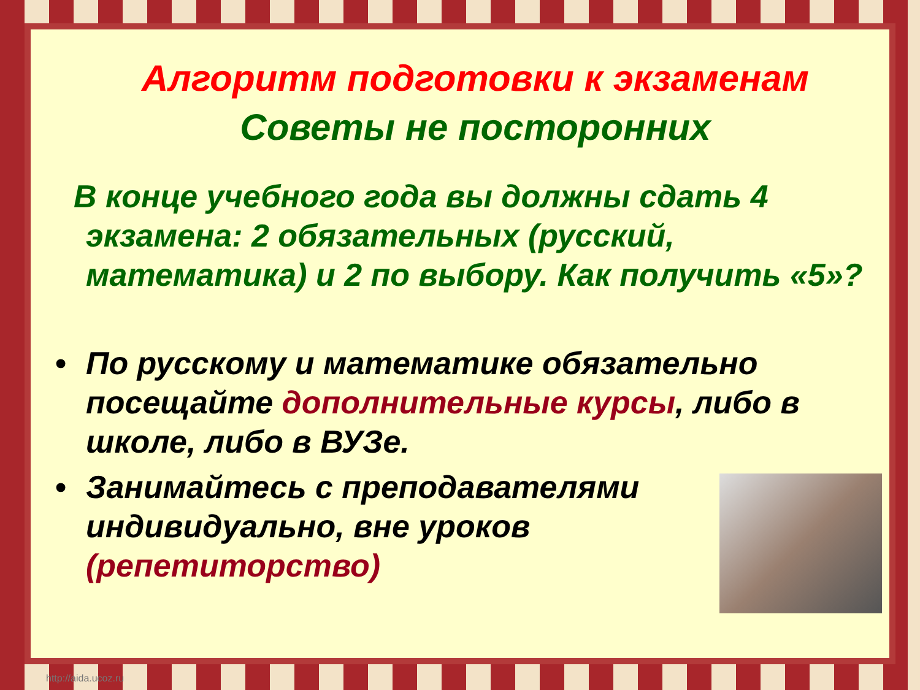Алгоритм подготовки к экзаменам
Советы не посторонних
В конце учебного года вы должны сдать 4 экзамена: 2 обязательных (русский, математика) и 2 по выбору. Как получить «5»?
• По русскому и математике обязательно посещайте дополнительные курсы, либо в школе, либо в ВУЗе.
•
Занимайтесь с преподавателями индивидуально, вне уроков (репетиторство)
http://aida.ucoz.ru